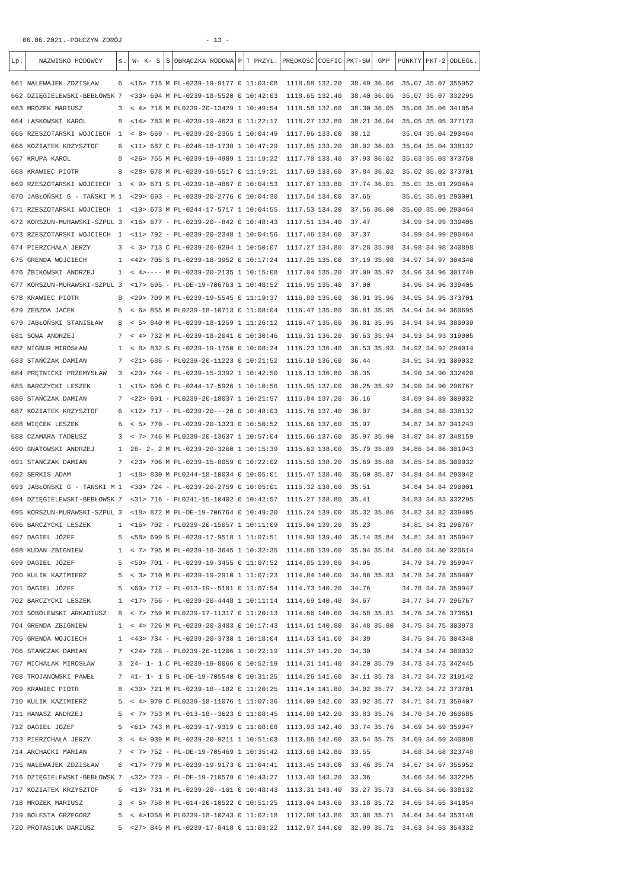06.06.2021.-POŁCZYN ZDRÓJ - 13 -
| Lp. | NAZWISKO HODOWCY | s. | W- K- S | S | OBRĄCZKA RODOWA | P | T PRZYL. | PRĘDKOŚĆ | COEFIC | PKT-SW | GMP | PUNKTY | PKT-2 | ODLEGŁ. |
| --- | --- | --- | --- | --- | --- | --- | --- | --- | --- | --- | --- | --- | --- | --- |
| 661 | NALEWAJEK ZDZISŁAW | 6 | <16> 715 | M | PL-0239-19-9177 | 0 | 11:03:08 | 1118.88 | 132.20 | 38.49 | 36.06 | 35.07 | 35.07 | 355952 |
| 662 | DZIĘGIELEWSKI-BEBŁOWSK | 7 | <30> 694 | M | PL-0239-18-5520 | 0 | 10:42:03 | 1118.65 | 132.40 | 38.40 | 36.05 | 35.07 | 35.07 | 332295 |
| 663 | MROZEK MARIUSZ | 3 | < 4> 718 | M | PL0239-20-13429 | 1 | 10:49:54 | 1118.58 | 132.60 | 38.30 | 36.05 | 35.06 | 35.06 | 341054 |
| 664 | LASKOWSKI KAROL | 8 | <14> 783 | M | PL-0239-19-4623 | 0 | 11:22:17 | 1118.27 | 132.80 | 38.21 | 36.04 | 35.05 | 35.05 | 377173 |
| 665 | RZESZOTARSKI WOJCIECH | 1 | < 8> 669 | - | PL-0239-20-2365 | 1 | 10:04:49 | 1117.96 | 133.00 | 38.12 | | 35.04 | 35.04 | 290464 |
| 666 | KOZIATEK KRZYSZTOF | 6 | <11> 687 | C | PL-0246-18-1738 | 1 | 10:47:29 | 1117.85 | 133.20 | 38.02 | 36.03 | 35.04 | 35.04 | 338132 |
| 667 | KRUPA KAROL | 8 | <26> 755 | M | PL-0239-19-4909 | 1 | 11:19:22 | 1117.78 | 133.40 | 37.93 | 36.02 | 35.03 | 35.03 | 373750 |
| 668 | KRAWIEC PIOTR | 8 | <28> 678 | M | PL-0239-19-5517 | 0 | 11:19:21 | 1117.69 | 133.60 | 37.84 | 36.02 | 35.02 | 35.02 | 373701 |
| 669 | RZESZOTARSKI WOJCIECH | 1 | < 9> 671 | S | PL-0239-18-4867 | 0 | 10:04:53 | 1117.67 | 133.80 | 37.74 | 36.01 | 35.01 | 35.01 | 290464 |
| 670 | JABŁOŃSKI G - TAŃSKI M | 1 | <29> 693 | - | PL-0239-20-2776 | 0 | 10:04:30 | 1117.54 | 134.00 | 37.65 | | 35.01 | 35.01 | 290001 |
| 671 | RZESZOTARSKI WOJCIECH | 1 | <10> 673 | M | PL-0244-17-5717 | 1 | 10:04:55 | 1117.53 | 134.20 | 37.56 | 36.00 | 35.00 | 35.00 | 290464 |
| 672 | KORSZUN-MURAWSKI-SZPUL | 3 | <16> 677 | - | PL-0239-20--842 | 0 | 10:48:43 | 1117.51 | 134.40 | 37.47 | | 34.99 | 34.99 | 339405 |
| 673 | RZESZOTARSKI WOJCIECH | 1 | <11> 792 | - | PL-0239-20-2348 | 1 | 10:04:56 | 1117.46 | 134.60 | 37.37 | | 34.99 | 34.99 | 290464 |
| 674 | PIERZCHAŁA JERZY | 3 | < 3> 713 | C | PL-0239-20-9294 | 1 | 10:50:07 | 1117.27 | 134.80 | 37.28 | 35.98 | 34.98 | 34.98 | 340898 |
| 675 | GRENDA WOJCIECH | 1 | <42> 705 | S | PL-0239-18-3952 | 0 | 10:17:24 | 1117.25 | 135.00 | 37.19 | 35.98 | 34.97 | 34.97 | 304340 |
| 676 | ŻBIKOWSKI ANDRZEJ | 1 | < 4>---- | M | PL-0239-20-2135 | 1 | 10:15:08 | 1117.04 | 135.20 | 37.09 | 35.97 | 34.96 | 34.96 | 301749 |
| 677 | KORSZUN-MURAWSKI-SZPUL | 3 | <17> 695 | - | PL-DE-19-706763 | 1 | 10:48:52 | 1116.95 | 135.40 | 37.00 | | 34.96 | 34.96 | 339405 |
| 678 | KRAWIEC PIOTR | 8 | <29> 709 | M | PL-0239-19-5545 | 0 | 11:19:37 | 1116.80 | 135.60 | 36.91 | 35.96 | 34.95 | 34.95 | 373701 |
| 679 | ZEBZDA JACEK | 5 | < 6> 855 | M | PL0239-18-10713 | 0 | 11:08:04 | 1116.47 | 135.80 | 36.81 | 35.95 | 34.94 | 34.94 | 360695 |
| 679 | JABŁOŃSKI STANISŁAW | 8 | < 5> 840 | M | PL-0239-18-1259 | 1 | 11:26:12 | 1116.47 | 135.80 | 36.81 | 35.95 | 34.94 | 34.94 | 380939 |
| 681 | SOWA ANDRZEJ | 7 | < 4> 732 | M | PL-0239-18-2041 | 0 | 10:30:46 | 1116.31 | 136.20 | 36.63 | 35.94 | 34.93 | 34.93 | 319005 |
| 682 | NIGBUR MIROSŁAW | 1 | < 8> 832 | S | PL-0239-19-1750 | 0 | 10:08:24 | 1116.23 | 136.40 | 36.53 | 35.93 | 34.92 | 34.92 | 294014 |
| 683 | STAŃCZAK DAMIAN | 7 | <21> 686 | - | PL0239-20-11223 | 0 | 10:21:52 | 1116.18 | 136.60 | 36.44 | | 34.91 | 34.91 | 309032 |
| 684 | PRĘTNICKI PRZEMYSŁAW | 3 | <20> 744 | - | PL-0239-15-3392 | 1 | 10:42:50 | 1116.13 | 136.80 | 36.35 | | 34.90 | 34.90 | 332420 |
| 685 | BARCZYCKI LESZEK | 1 | <15> 696 | C | PL-0244-17-5926 | 1 | 10:10:56 | 1115.95 | 137.00 | 36.25 | 35.92 | 34.90 | 34.90 | 296767 |
| 686 | STAŃCZAK DAMIAN | 7 | <22> 691 | - | PL0239-20-18037 | 1 | 10:21:57 | 1115.84 | 137.20 | 36.16 | | 34.89 | 34.89 | 309032 |
| 687 | KOZIATEK KRZYSZTOF | 6 | <12> 717 | - | PL-0239-20---20 | 0 | 10:48:03 | 1115.76 | 137.40 | 36.07 | | 34.88 | 34.88 | 338132 |
| 688 | WIĘCEK LESZEK | 6 | < 5> 770 | - | PL-0239-20-1323 | 0 | 10:50:52 | 1115.66 | 137.60 | 35.97 | | 34.87 | 34.87 | 341243 |
| 688 | CZAMARA TADEUSZ | 3 | < 7> 746 | M | PL0239-20-13637 | 1 | 10:57:04 | 1115.66 | 137.60 | 35.97 | 35.90 | 34.87 | 34.87 | 348159 |
| 690 | GNATOWSKI ANDRZEJ | 1 | 28- 2- 2 | M | PL-0239-20-3260 | 1 | 10:15:39 | 1115.62 | 138.00 | 35.79 | 35.89 | 34.86 | 34.86 | 301943 |
| 691 | STAŃCZAK DAMIAN | 7 | <23> 706 | M | PL-0239-15-8059 | 0 | 10:22:02 | 1115.50 | 138.20 | 35.69 | 35.88 | 34.85 | 34.85 | 309032 |
| 692 | SERKIS ADAM | 1 | <18> 830 | M | PL0244-18-10034 | 0 | 10:05:01 | 1115.47 | 138.40 | 35.60 | 35.87 | 34.84 | 34.84 | 290042 |
| 693 | JABŁOŃSKI G - TAŃSKI M | 1 | <30> 724 | - | PL-0239-20-2759 | 0 | 10:05:01 | 1115.32 | 138.60 | 35.51 | | 34.84 | 34.84 | 290001 |
| 694 | DZIĘGIELEWSKI-BEBŁOWSK | 7 | <31> 716 | - | PL0241-15-10402 | 0 | 10:42:57 | 1115.27 | 138.80 | 35.41 | | 34.83 | 34.83 | 332295 |
| 695 | KORSZUN-MURAWSKI-SZPUL | 3 | <18> 872 | M | PL-DE-19-706764 | 0 | 10:49:20 | 1115.24 | 139.00 | 35.32 | 35.86 | 34.82 | 34.82 | 339405 |
| 696 | BARCZYCKI LESZEK | 1 | <16> 702 | - | PL0239-20-15057 | 1 | 10:11:09 | 1115.04 | 139.20 | 35.23 | | 34.81 | 34.81 | 296767 |
| 697 | DAGIEL JÓZEF | 5 | <58> 699 | S | PL-0239-17-9518 | 1 | 11:07:51 | 1114.90 | 139.40 | 35.14 | 35.84 | 34.81 | 34.81 | 359947 |
| 698 | KUDAN ZBIGNIEW | 1 | < 7> 795 | M | PL-0239-18-3645 | 1 | 10:32:35 | 1114.86 | 139.60 | 35.04 | 35.84 | 34.80 | 34.80 | 320614 |
| 699 | DAGIEL JÓZEF | 5 | <59> 701 | - | PL-0239-19-3455 | 0 | 11:07:52 | 1114.85 | 139.80 | 34.95 | | 34.79 | 34.79 | 359947 |
| 700 | KULIK KAZIMIERZ | 5 | < 3> 710 | M | PL-0239-19-2910 | 1 | 11:07:23 | 1114.84 | 140.00 | 34.86 | 35.83 | 34.78 | 34.78 | 359407 |
| 701 | DAGIEL JÓZEF | 5 | <60> 712 | - | PL-013-19--5101 | 0 | 11:07:54 | 1114.73 | 140.20 | 34.76 | | 34.78 | 34.78 | 359947 |
| 702 | BARCZYCKI LESZEK | 1 | <17> 766 | - | PL-0239-20-4448 | 1 | 10:11:14 | 1114.69 | 140.40 | 34.67 | | 34.77 | 34.77 | 296767 |
| 703 | SOBOLEWSKI ARKADIUSZ | 8 | < 7> 759 | M | PL0239-17-11317 | 0 | 11:20:13 | 1114.66 | 140.60 | 34.58 | 35.81 | 34.76 | 34.76 | 373651 |
| 704 | GRENDA ZBIGNIEW | 1 | < 4> 726 | M | PL-0239-20-3483 | 0 | 10:17:43 | 1114.61 | 140.80 | 34.48 | 35.80 | 34.75 | 34.75 | 303973 |
| 705 | GRENDA WOJCIECH | 1 | <43> 734 | - | PL-0239-20-3738 | 1 | 10:18:04 | 1114.53 | 141.00 | 34.39 | | 34.75 | 34.75 | 304340 |
| 706 | STAŃCZAK DAMIAN | 7 | <24> 728 | - | PL0239-20-11206 | 1 | 10:22:19 | 1114.37 | 141.20 | 34.30 | | 34.74 | 34.74 | 309032 |
| 707 | MICHALAK MIROSŁAW | 3 | 24- 1- 1 | C | PL-0239-19-8066 | 0 | 10:52:19 | 1114.31 | 141.40 | 34.20 | 35.79 | 34.73 | 34.73 | 342445 |
| 708 | TROJANOWSKI PAWEŁ | 7 | 41- 1- 1 | S | PL-DE-19-705540 | 0 | 10:31:25 | 1114.26 | 141.60 | 34.11 | 35.78 | 34.72 | 34.72 | 319142 |
| 709 | KRAWIEC PIOTR | 8 | <30> 721 | M | PL-0239-18--182 | 0 | 11:20:25 | 1114.14 | 141.80 | 34.02 | 35.77 | 34.72 | 34.72 | 373701 |
| 710 | KULIK KAZIMIERZ | 5 | < 4> 970 | C | PL0239-18-11076 | 1 | 11:07:36 | 1114.09 | 142.00 | 33.92 | 35.77 | 34.71 | 34.71 | 359407 |
| 711 | HANASZ ANDRZEJ | 5 | < 7> 753 | M | PL-013-18--3623 | 0 | 11:08:45 | 1114.08 | 142.20 | 33.83 | 35.76 | 34.70 | 34.70 | 360685 |
| 712 | DAGIEL JÓZEF | 5 | <61> 743 | M | PL-0239-17-9319 | 0 | 11:08:08 | 1113.93 | 142.40 | 33.74 | 35.76 | 34.69 | 34.69 | 359947 |
| 713 | PIERZCHAŁA JERZY | 3 | < 4> 939 | M | PL-0239-20-9211 | 1 | 10:51:03 | 1113.86 | 142.60 | 33.64 | 35.75 | 34.69 | 34.69 | 340898 |
| 714 | ARCHACKI MARIAN | 7 | < 7> 752 | - | PL-DE-19-705469 | 1 | 10:35:42 | 1113.68 | 142.80 | 33.55 | | 34.68 | 34.68 | 323748 |
| 715 | NALEWAJEK ZDZISŁAW | 6 | <17> 779 | M | PL-0239-19-9173 | 0 | 11:04:41 | 1113.45 | 143.00 | 33.46 | 35.74 | 34.67 | 34.67 | 355952 |
| 716 | DZIĘGIELEWSKI-BEBŁOWSK | 7 | <32> 723 | - | PL-DE-19-710579 | 0 | 10:43:27 | 1113.40 | 143.20 | 33.36 | | 34.66 | 34.66 | 332295 |
| 717 | KOZIATEK KRZYSZTOF | 6 | <13> 731 | M | PL-0239-20--101 | 0 | 10:48:43 | 1113.31 | 143.40 | 33.27 | 35.73 | 34.66 | 34.66 | 338132 |
| 718 | MROZEK MARIUSZ | 3 | < 5> 758 | M | PL-014-20-10522 | 0 | 10:51:25 | 1113.04 | 143.60 | 33.18 | 35.72 | 34.65 | 34.65 | 341054 |
| 719 | BOLESTA GRZEGORZ | 5 | < 4>1058 | M | PL0239-18-10243 | 0 | 11:02:18 | 1112.98 | 143.80 | 33.08 | 35.71 | 34.64 | 34.64 | 353148 |
| 720 | PROTASIUK DARIUSZ | 5 | <27> 845 | M | PL-0239-17-8418 | 0 | 11:03:22 | 1112.97 | 144.00 | 32.99 | 35.71 | 34.63 | 34.63 | 354332 |